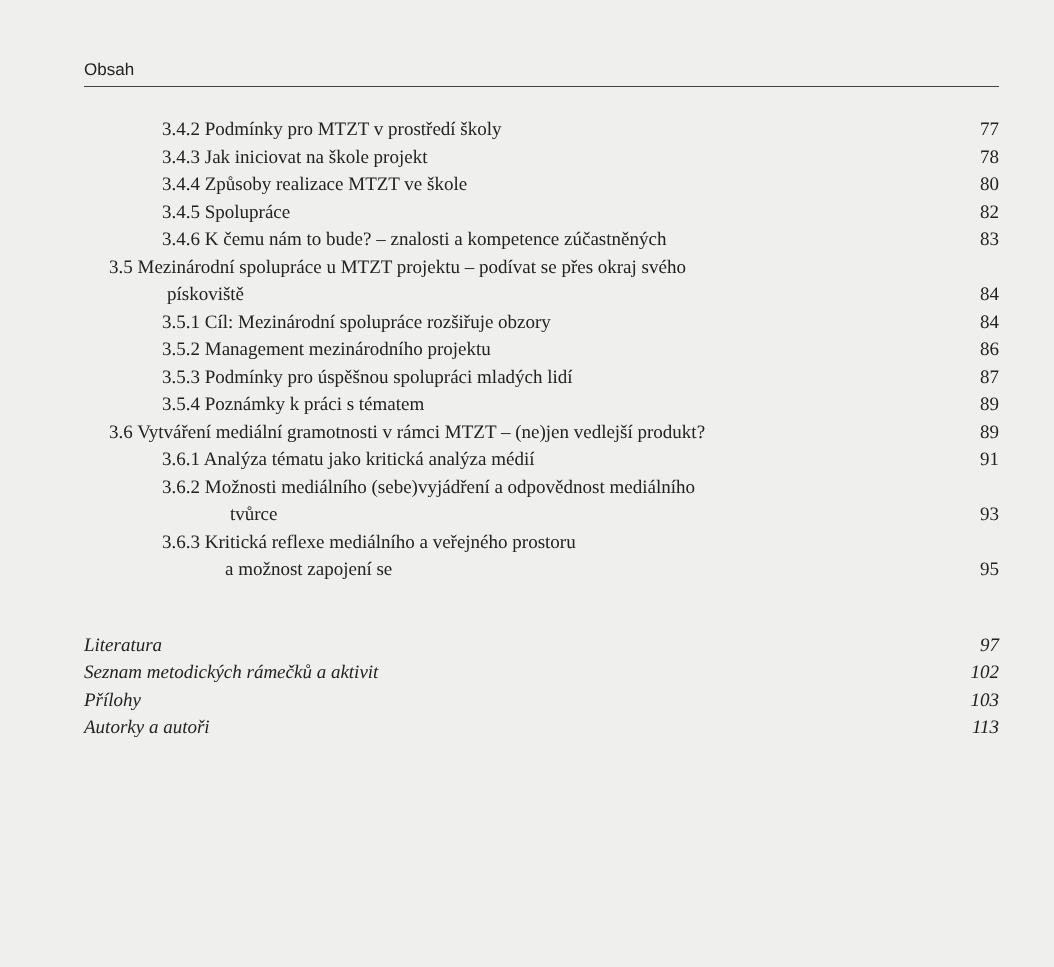Obsah
3.4.2 Podmínky pro MTZT v prostředí školy 77
3.4.3 Jak iniciovat na škole projekt 78
3.4.4 Způsoby realizace MTZT ve škole 80
3.4.5 Spolupráce 82
3.4.6 K čemu nám to bude? – znalosti a kompetence zúčastněných 83
3.5 Mezinárodní spolupráce u MTZT projektu – podívat se přes okraj svého
pískoviště 84
3.5.1 Cíl: Mezinárodní spolupráce rozšiřuje obzory 84
3.5.2 Management mezinárodního projektu 86
3.5.3 Podmínky pro úspěšnou spolupráci mladých lidí 87
3.5.4 Poznámky k práci s tématem 89
3.6 Vytváření mediální gramotnosti v rámci MTZT – (ne)jen vedlejší produkt? 89
3.6.1 Analýza tématu jako kritická analýza médií 91
3.6.2 Možnosti mediálního (sebe)vyjádření a odpovědnost mediálního
tvůrce 93
3.6.3 Kritická reflexe mediálního a veřejného prostoru
a možnost zapojení se 95
Literatura 97
Seznam metodických rámečků a aktivit 102
Přílohy 103
Autorky a autoři 113